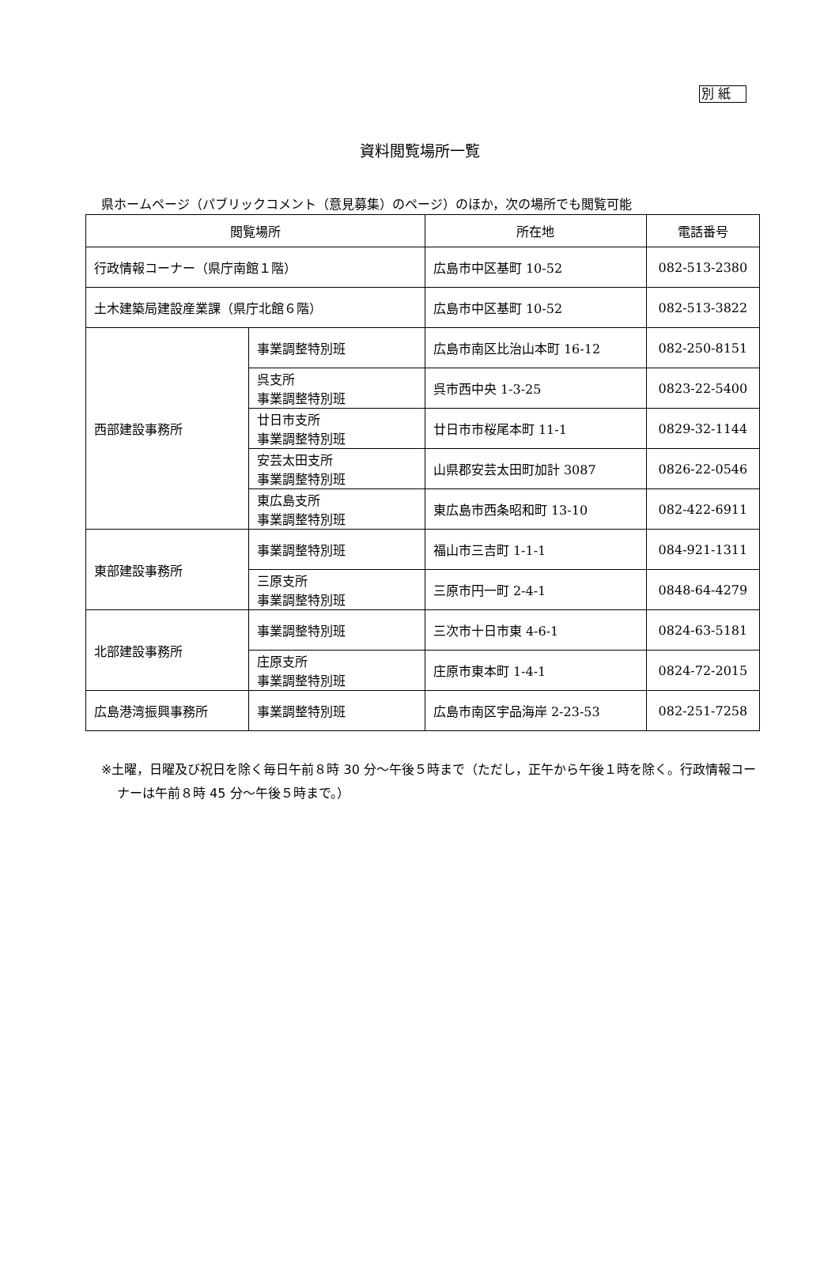別 紙
資料閲覧場所一覧
県ホームページ（パブリックコメント（意見募集）のページ）のほか，次の場所でも閲覧可能
| 閲覧場所 | | 所在地 | 電話番号 |
| --- | --- | --- | --- |
| 行政情報コーナー（県庁南館１階） | | 広島市中区基町 10-52 | 082-513-2380 |
| 土木建築局建設産業課（県庁北館６階） | | 広島市中区基町 10-52 | 082-513-3822 |
| 西部建設事務所 | 事業調整特別班 | 広島市南区比治山本町 16-12 | 082-250-8151 |
| | 呉支所 事業調整特別班 | 呉市西中央 1-3-25 | 0823-22-5400 |
| | 廿日市支所 事業調整特別班 | 廿日市市桜尾本町 11-1 | 0829-32-1144 |
| | 安芸太田支所 事業調整特別班 | 山県郡安芸太田町加計 3087 | 0826-22-0546 |
| | 東広島支所 事業調整特別班 | 東広島市西条昭和町 13-10 | 082-422-6911 |
| 東部建設事務所 | 事業調整特別班 | 福山市三吉町 1-1-1 | 084-921-1311 |
| | 三原支所 事業調整特別班 | 三原市円一町 2-4-1 | 0848-64-4279 |
| 北部建設事務所 | 事業調整特別班 | 三次市十日市東 4-6-1 | 0824-63-5181 |
| | 庄原支所 事業調整特別班 | 庄原市東本町 1-4-1 | 0824-72-2015 |
| 広島港湾振興事務所 | 事業調整特別班 | 広島市南区宇品海岸 2-23-53 | 082-251-7258 |
※土曜，日曜及び祝日を除く毎日午前８時 30 分～午後５時まで（ただし，正午から午後１時を除く。行政情報コーナーは午前８時 45 分～午後５時まで。）